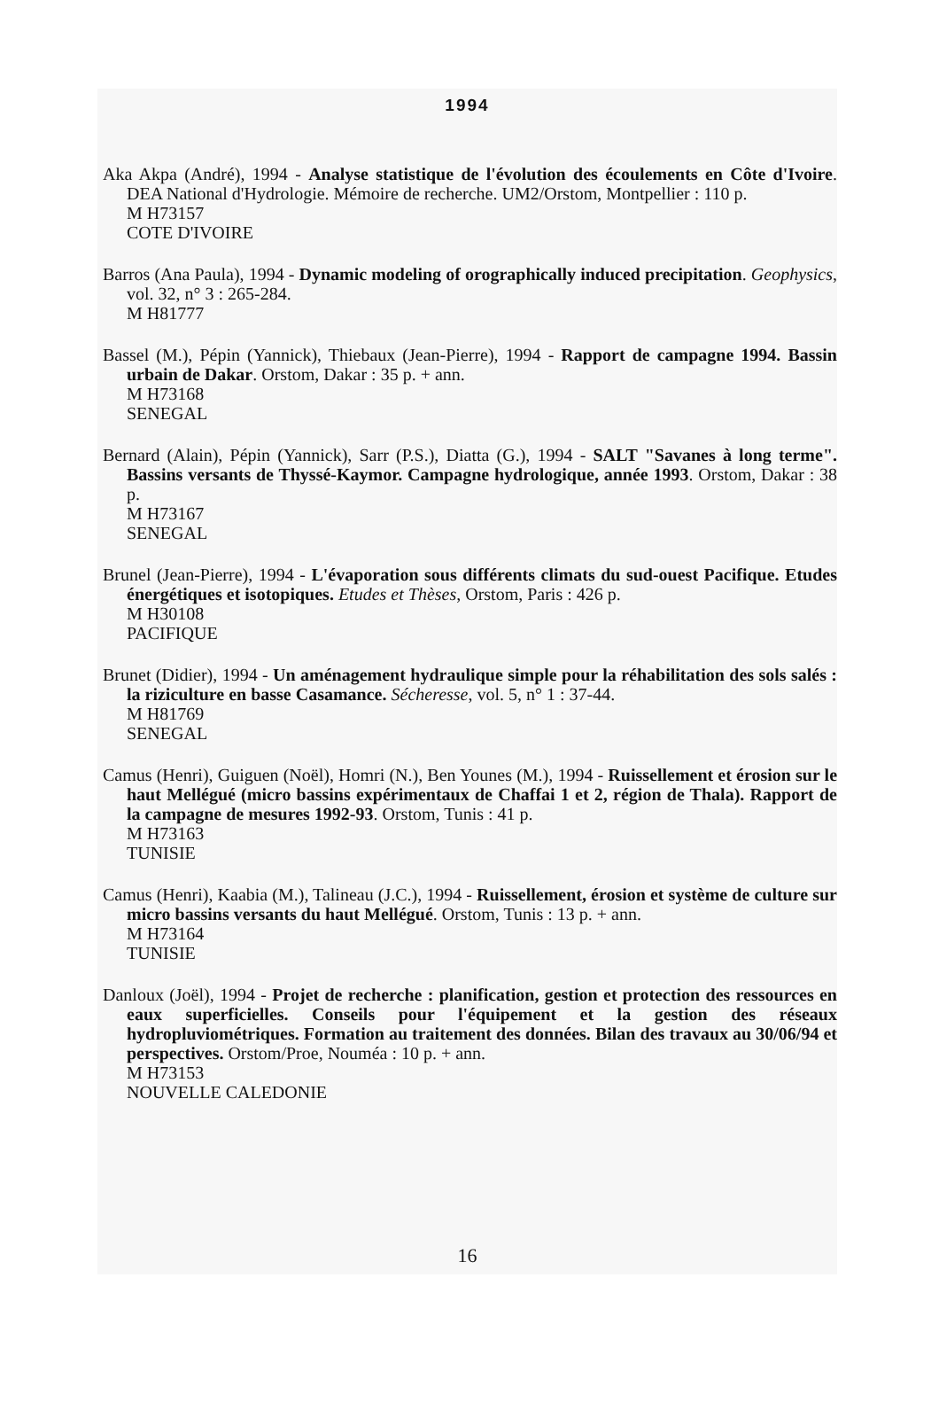1994
Aka Akpa (André), 1994 - Analyse statistique de l'évolution des écoulements en Côte d'Ivoire. DEA National d'Hydrologie. Mémoire de recherche. UM2/Orstom, Montpellier : 110 p.
M H73157
COTE D'IVOIRE
Barros (Ana Paula), 1994 - Dynamic modeling of orographically induced precipitation. Geophysics, vol. 32, n° 3 : 265-284.
M H81777
Bassel (M.), Pépin (Yannick), Thiebaux (Jean-Pierre), 1994 - Rapport de campagne 1994. Bassin urbain de Dakar. Orstom, Dakar : 35 p. + ann.
M H73168
SENEGAL
Bernard (Alain), Pépin (Yannick), Sarr (P.S.), Diatta (G.), 1994 - SALT "Savanes à long terme". Bassins versants de Thyssé-Kaymor. Campagne hydrologique, année 1993. Orstom, Dakar : 38 p.
M H73167
SENEGAL
Brunel (Jean-Pierre), 1994 - L'évaporation sous différents climats du sud-ouest Pacifique. Etudes énergétiques et isotopiques. Etudes et Thèses, Orstom, Paris : 426 p.
M H30108
PACIFIQUE
Brunet (Didier), 1994 - Un aménagement hydraulique simple pour la réhabilitation des sols salés : la riziculture en basse Casamance. Sécheresse, vol. 5, n° 1 : 37-44.
M H81769
SENEGAL
Camus (Henri), Guiguen (Noël), Homri (N.), Ben Younes (M.), 1994 - Ruissellement et érosion sur le haut Mellégué (micro bassins expérimentaux de Chaffai 1 et 2, région de Thala). Rapport de la campagne de mesures 1992-93. Orstom, Tunis : 41 p.
M H73163
TUNISIE
Camus (Henri), Kaabia (M.), Talineau (J.C.), 1994 - Ruissellement, érosion et système de culture sur micro bassins versants du haut Mellégué. Orstom, Tunis : 13 p. + ann.
M H73164
TUNISIE
Danloux (Joël), 1994 - Projet de recherche : planification, gestion et protection des ressources en eaux superficielles. Conseils pour l'équipement et la gestion des réseaux hydropluviométriques. Formation au traitement des données. Bilan des travaux au 30/06/94 et perspectives. Orstom/Proe, Nouméa : 10 p. + ann.
M H73153
NOUVELLE CALEDONIE
16